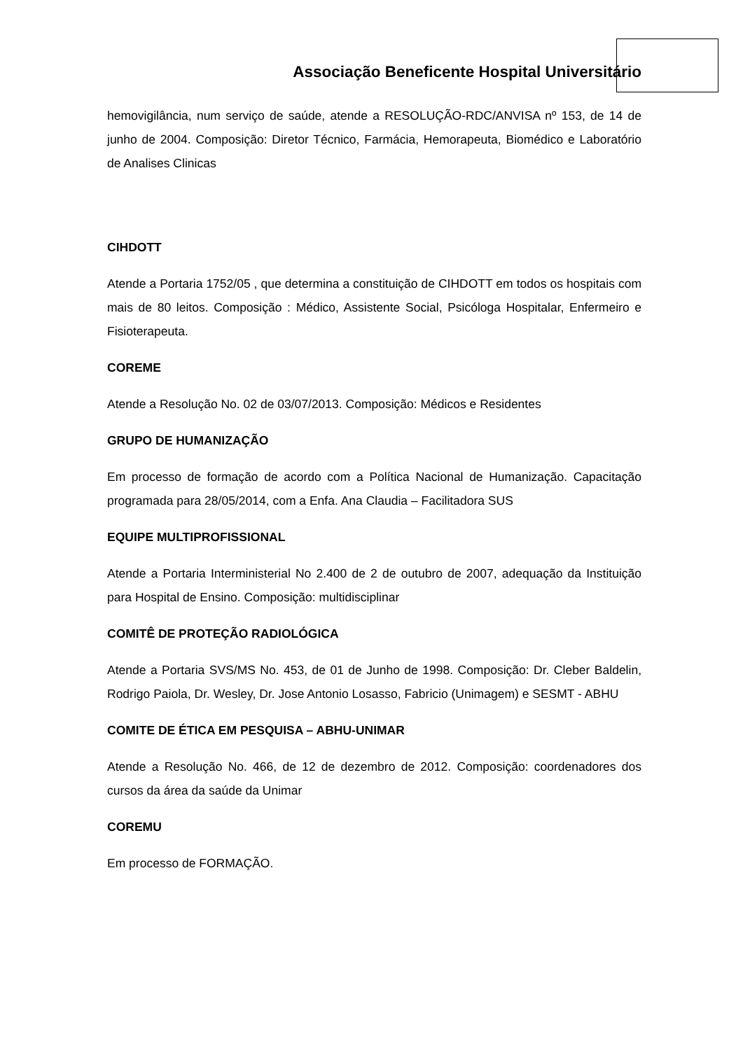Associação Beneficente Hospital Universitário
hemovigilância, num serviço de saúde, atende a RESOLUÇÃO-RDC/ANVISA nº 153, de 14 de junho de 2004. Composição: Diretor Técnico, Farmácia, Hemorapeuta, Biomédico e Laboratório de Analises Clinicas
CIHDOTT
Atende a Portaria 1752/05 , que determina a constituição de CIHDOTT em todos os hospitais com mais de 80 leitos. Composição : Médico, Assistente Social, Psicóloga Hospitalar, Enfermeiro e Fisioterapeuta.
COREME
Atende a Resolução No. 02 de 03/07/2013. Composição: Médicos e Residentes
GRUPO DE HUMANIZAÇÃO
Em processo de formação de acordo com a Política Nacional de Humanização. Capacitação programada para 28/05/2014, com a Enfa. Ana Claudia – Facilitadora SUS
EQUIPE MULTIPROFISSIONAL
Atende a Portaria Interministerial No 2.400 de 2 de outubro de 2007, adequação da Instituição para Hospital de Ensino. Composição: multidisciplinar
COMITÊ DE PROTEÇÃO RADIOLÓGICA
Atende a Portaria SVS/MS No. 453, de 01 de Junho de 1998. Composição: Dr. Cleber Baldelin, Rodrigo Paiola, Dr. Wesley, Dr. Jose Antonio Losasso, Fabricio (Unimagem) e SESMT - ABHU
COMITE DE ÉTICA EM PESQUISA – ABHU-UNIMAR
Atende a Resolução No. 466, de 12 de dezembro de 2012. Composição: coordenadores dos cursos da área da saúde da Unimar
COREMU
Em processo de FORMAÇÃO.